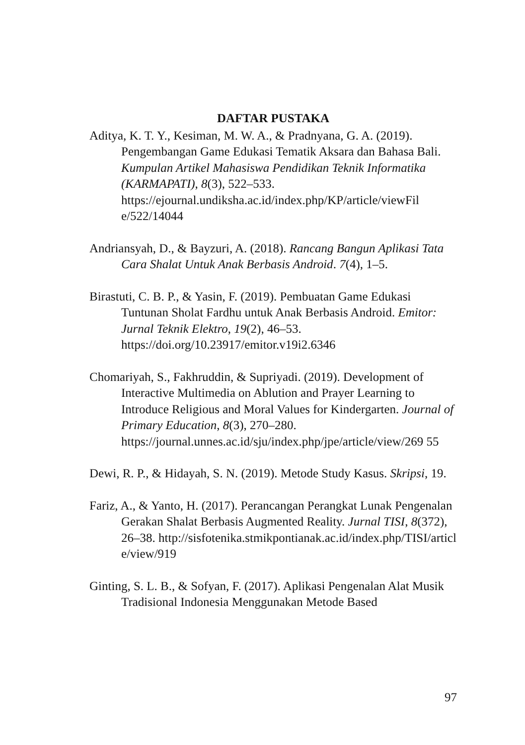DAFTAR PUSTAKA
Aditya, K. T. Y., Kesiman, M. W. A., & Pradnyana, G. A. (2019). Pengembangan Game Edukasi Tematik Aksara dan Bahasa Bali. Kumpulan Artikel Mahasiswa Pendidikan Teknik Informatika (KARMAPATI), 8(3), 522–533. https://ejournal.undiksha.ac.id/index.php/KP/article/viewFil e/522/14044
Andriansyah, D., & Bayzuri, A. (2018). Rancang Bangun Aplikasi Tata Cara Shalat Untuk Anak Berbasis Android. 7(4), 1–5.
Birastuti, C. B. P., & Yasin, F. (2019). Pembuatan Game Edukasi Tuntunan Sholat Fardhu untuk Anak Berbasis Android. Emitor: Jurnal Teknik Elektro, 19(2), 46–53. https://doi.org/10.23917/emitor.v19i2.6346
Chomariyah, S., Fakhruddin, & Supriyadi. (2019). Development of Interactive Multimedia on Ablution and Prayer Learning to Introduce Religious and Moral Values for Kindergarten. Journal of Primary Education, 8(3), 270–280. https://journal.unnes.ac.id/sju/index.php/jpe/article/view/269 55
Dewi, R. P., & Hidayah, S. N. (2019). Metode Study Kasus. Skripsi, 19.
Fariz, A., & Yanto, H. (2017). Perancangan Perangkat Lunak Pengenalan Gerakan Shalat Berbasis Augmented Reality. Jurnal TISI, 8(372), 26–38. http://sisfotenika.stmikpontianak.ac.id/index.php/TISI/articl e/view/919
Ginting, S. L. B., & Sofyan, F. (2017). Aplikasi Pengenalan Alat Musik Tradisional Indonesia Menggunakan Metode Based
97